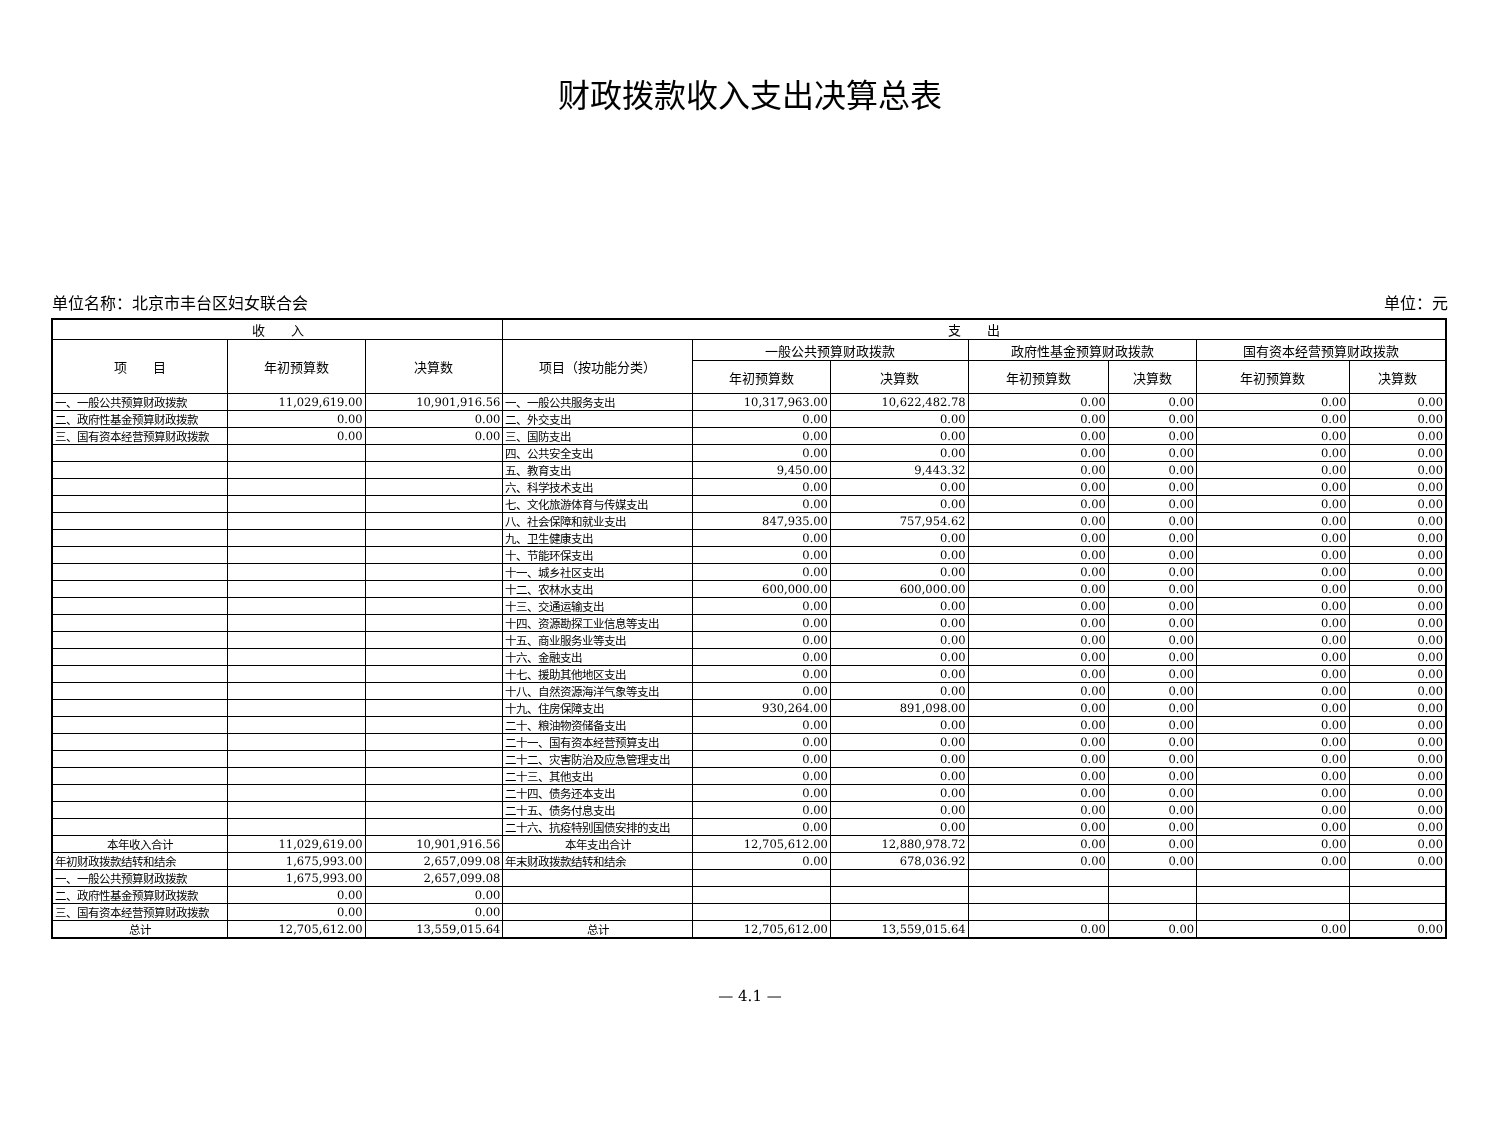财政拨款收入支出决算总表
单位名称：北京市丰台区妇女联合会 单位：元
| 收 入 | | | 支 出 | | | | | | |
| --- | --- | --- | --- | --- | --- | --- | --- | --- | --- |
| 项 目 | 年初预算数 | 决算数 | 项目（按功能分类） | 一般公共预算财政拨款 | | 政府性基金预算财政拨款 | | 国有资本经营预算财政拨款 | |
| | | | | 年初预算数 | 决算数 | 年初预算数 | 决算数 | 年初预算数 | 决算数 |
| 一、一般公共预算财政拨款 | 11,029,619.00 | 10,901,916.56 | 一、一般公共服务支出 | 10,317,963.00 | 10,622,482.78 | 0.00 | 0.00 | 0.00 | 0.00 |
| 二、政府性基金预算财政拨款 | 0.00 | 0.00 | 二、外交支出 | 0.00 | 0.00 | 0.00 | 0.00 | 0.00 | 0.00 |
| 三、国有资本经营预算财政拨款 | 0.00 | 0.00 | 三、国防支出 | 0.00 | 0.00 | 0.00 | 0.00 | 0.00 | 0.00 |
| | | | 四、公共安全支出 | 0.00 | 0.00 | 0.00 | 0.00 | 0.00 | 0.00 |
| | | | 五、教育支出 | 9,450.00 | 9,443.32 | 0.00 | 0.00 | 0.00 | 0.00 |
| | | | 六、科学技术支出 | 0.00 | 0.00 | 0.00 | 0.00 | 0.00 | 0.00 |
| | | | 七、文化旅游体育与传媒支出 | 0.00 | 0.00 | 0.00 | 0.00 | 0.00 | 0.00 |
| | | | 八、社会保障和就业支出 | 847,935.00 | 757,954.62 | 0.00 | 0.00 | 0.00 | 0.00 |
| | | | 九、卫生健康支出 | 0.00 | 0.00 | 0.00 | 0.00 | 0.00 | 0.00 |
| | | | 十、节能环保支出 | 0.00 | 0.00 | 0.00 | 0.00 | 0.00 | 0.00 |
| | | | 十一、城乡社区支出 | 0.00 | 0.00 | 0.00 | 0.00 | 0.00 | 0.00 |
| | | | 十二、农林水支出 | 600,000.00 | 600,000.00 | 0.00 | 0.00 | 0.00 | 0.00 |
| | | | 十三、交通运输支出 | 0.00 | 0.00 | 0.00 | 0.00 | 0.00 | 0.00 |
| | | | 十四、资源勘探工业信息等支出 | 0.00 | 0.00 | 0.00 | 0.00 | 0.00 | 0.00 |
| | | | 十五、商业服务业等支出 | 0.00 | 0.00 | 0.00 | 0.00 | 0.00 | 0.00 |
| | | | 十六、金融支出 | 0.00 | 0.00 | 0.00 | 0.00 | 0.00 | 0.00 |
| | | | 十七、援助其他地区支出 | 0.00 | 0.00 | 0.00 | 0.00 | 0.00 | 0.00 |
| | | | 十八、自然资源海洋气象等支出 | 0.00 | 0.00 | 0.00 | 0.00 | 0.00 | 0.00 |
| | | | 十九、住房保障支出 | 930,264.00 | 891,098.00 | 0.00 | 0.00 | 0.00 | 0.00 |
| | | | 二十、粮油物资储备支出 | 0.00 | 0.00 | 0.00 | 0.00 | 0.00 | 0.00 |
| | | | 二十一、国有资本经营预算支出 | 0.00 | 0.00 | 0.00 | 0.00 | 0.00 | 0.00 |
| | | | 二十二、灾害防治及应急管理支出 | 0.00 | 0.00 | 0.00 | 0.00 | 0.00 | 0.00 |
| | | | 二十三、其他支出 | 0.00 | 0.00 | 0.00 | 0.00 | 0.00 | 0.00 |
| | | | 二十四、债务还本支出 | 0.00 | 0.00 | 0.00 | 0.00 | 0.00 | 0.00 |
| | | | 二十五、债务付息支出 | 0.00 | 0.00 | 0.00 | 0.00 | 0.00 | 0.00 |
| | | | 二十六、抗疫特别国债安排的支出 | 0.00 | 0.00 | 0.00 | 0.00 | 0.00 | 0.00 |
| 本年收入合计 | 11,029,619.00 | 10,901,916.56 | 本年支出合计 | 12,705,612.00 | 12,880,978.72 | 0.00 | 0.00 | 0.00 | 0.00 |
| 年初财政拨款结转和结余 | 1,675,993.00 | 2,657,099.08 | 年末财政拨款结转和结余 | 0.00 | 678,036.92 | 0.00 | 0.00 | 0.00 | 0.00 |
| 一、一般公共预算财政拨款 | 1,675,993.00 | 2,657,099.08 | | | | | | | |
| 二、政府性基金预算财政拨款 | 0.00 | 0.00 | | | | | | | |
| 三、国有资本经营预算财政拨款 | 0.00 | 0.00 | | | | | | | |
| 总计 | 12,705,612.00 | 13,559,015.64 | 总计 | 12,705,612.00 | 13,559,015.64 | 0.00 | 0.00 | 0.00 | 0.00 |
— 4.1 —